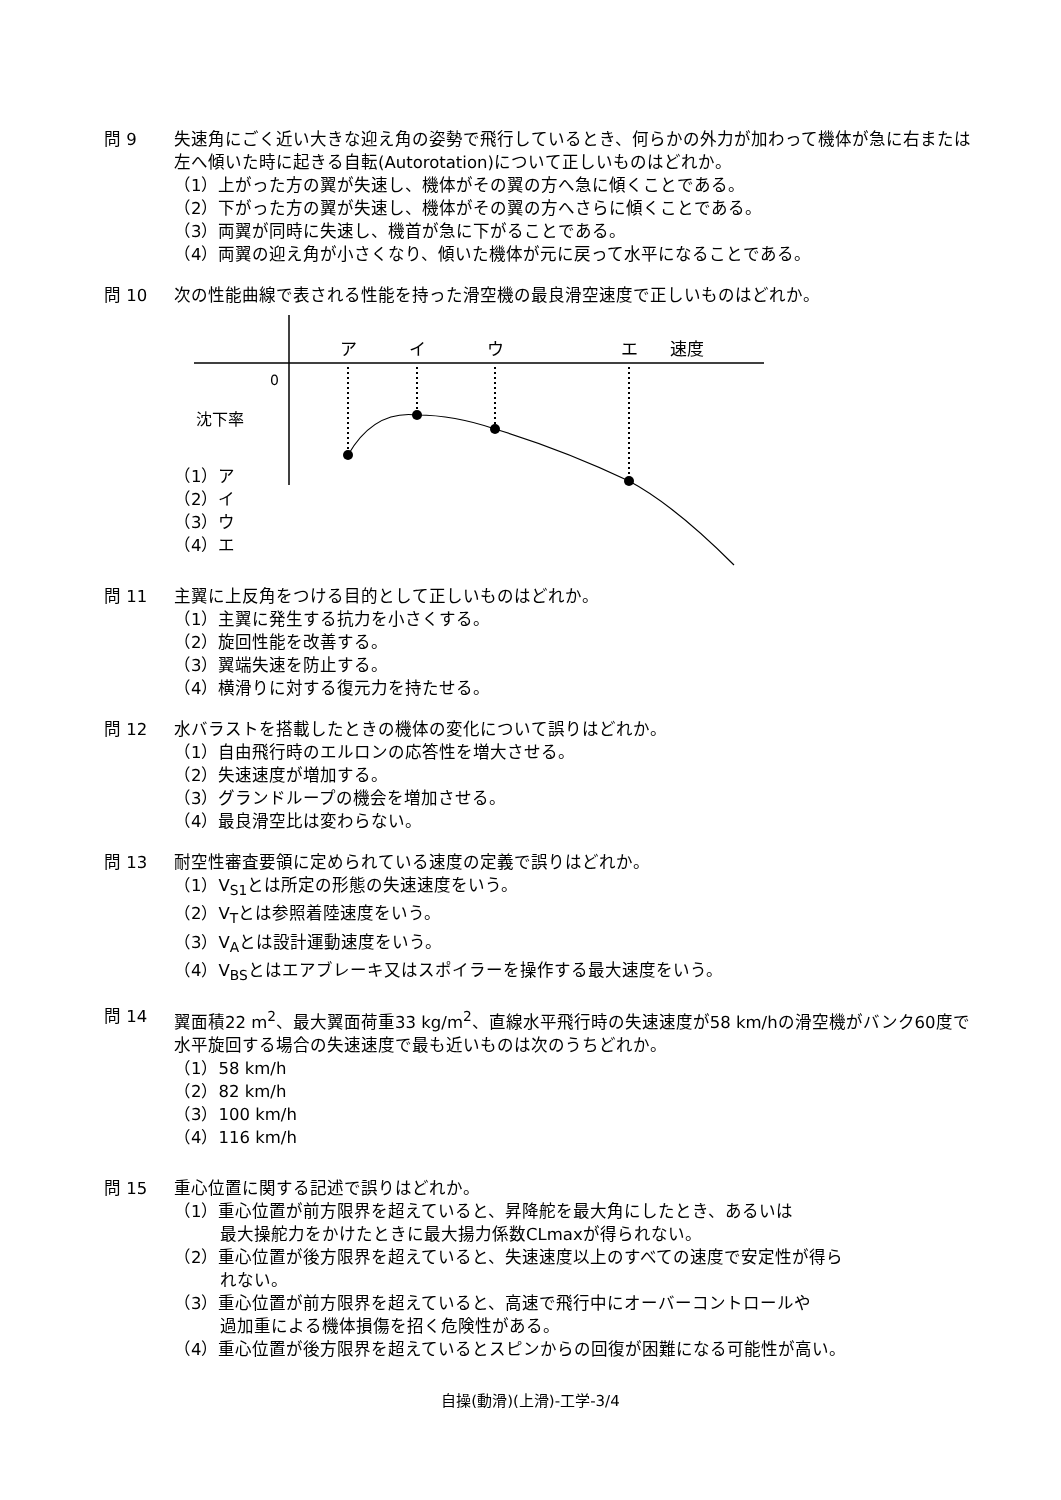問 9 失速角にごく近い大きな迎え角の姿勢で飛行しているとき、何らかの外力が加わって機体が急に右または左へ傾いた時に起きる自転(Autorotation)について正しいものはどれか。
（1）上がった方の翼が失速し、機体がその翼の方へ急に傾くことである。
（2）下がった方の翼が失速し、機体がその翼の方へさらに傾くことである。
（3）両翼が同時に失速し、機首が急に下がることである。
（4）両翼の迎え角が小さくなり、傾いた機体が元に戻って水平になることである。
問 10 次の性能曲線で表される性能を持った滑空機の最良滑空速度で正しいものはどれか。
ア
イ
ウ
エ
速度
0
沈下率
（1）ア
（2）イ
（3）ウ
（4）エ
問 11 主翼に上反角をつける目的として正しいものはどれか。
（1）主翼に発生する抗力を小さくする。
（2）旋回性能を改善する。
（3）翼端失速を防止する。
（4）横滑りに対する復元力を持たせる。
問 12 水バラストを搭載したときの機体の変化について誤りはどれか。
（1）自由飛行時のエルロンの応答性を増大させる。
（2）失速速度が増加する。
（3）グランドループの機会を増加させる。
（4）最良滑空比は変わらない。
問 13 耐空性審査要領に定められている速度の定義で誤りはどれか。
（1）V<sub>S1</sub>とは所定の形態の失速速度をいう。
（2）V<sub>T</sub>とは参照着陸速度をいう。
（3）V<sub>A</sub>とは設計運動速度をいう。
（4）V<sub>BS</sub>とはエアブレーキ又はスポイラーを操作する最大速度をいう。
問 14 翼面積22 m<sup>2</sup>、最大翼面荷重33 kg/m<sup>2</sup>、直線水平飛行時の失速速度が58 km/hの滑空機がバンク60度で水平旋回する場合の失速速度で最も近いものは次のうちどれか。
（1）58 km/h
（2）82 km/h
（3）100 km/h
（4）116 km/h
問 15 重心位置に関する記述で誤りはどれか。
（1）重心位置が前方限界を超えていると、昇降舵を最大角にしたとき、あるいは
最大操舵力をかけたときに最大揚力係数CLmaxが得られない。
（2）重心位置が後方限界を超えていると、失速速度以上のすべての速度で安定性が得ら
れない。
（3）重心位置が前方限界を超えていると、高速で飛行中にオーバーコントロールや
過加重による機体損傷を招く危険性がある。
（4）重心位置が後方限界を超えているとスピンからの回復が困難になる可能性が高い。
自操(動滑)(上滑)-工学-3/4